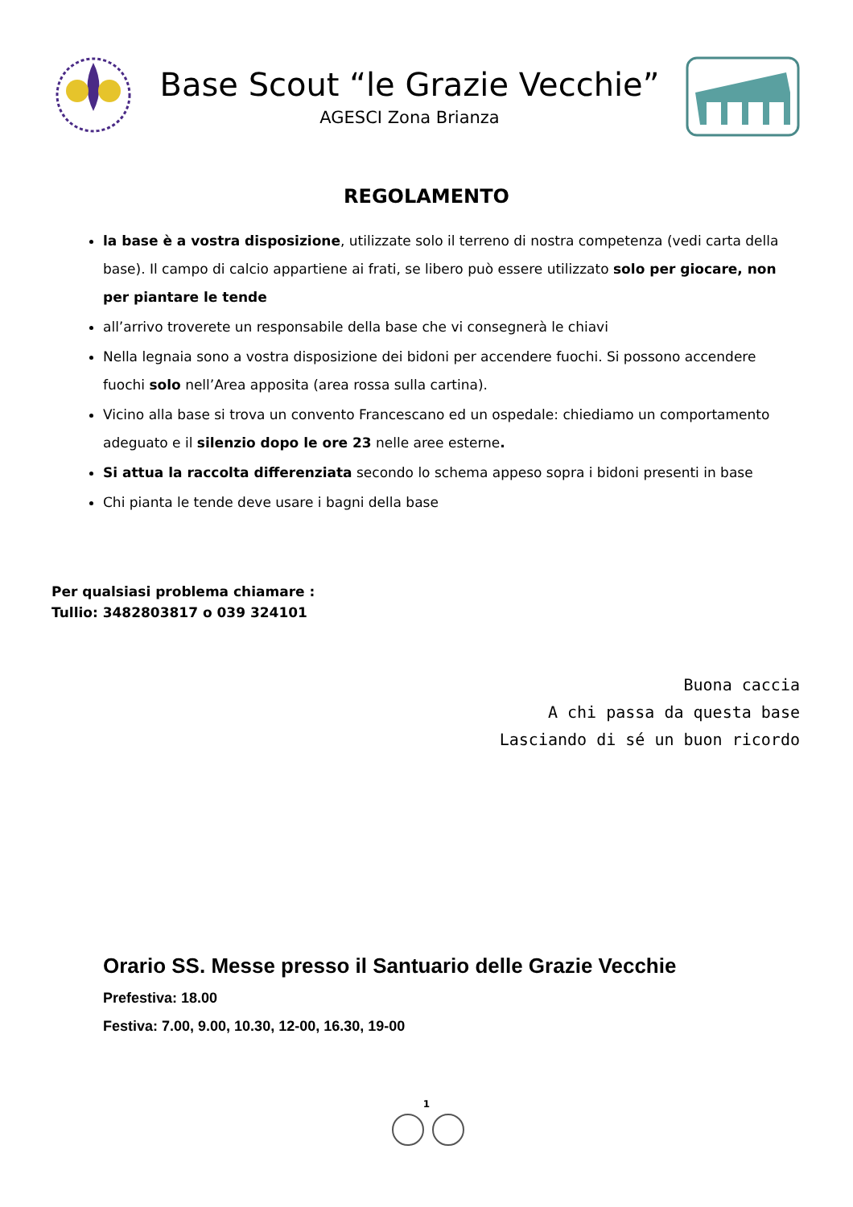Base Scout “le Grazie Vecchie”
AGESCI Zona Brianza
REGOLAMENTO
la base è a vostra disposizione, utilizzate solo il terreno di nostra competenza (vedi carta della base). Il campo di calcio appartiene ai frati, se libero può essere utilizzato solo per giocare, non per piantare le tende
all’arrivo troverete un responsabile della base che vi consegnerà le chiavi
Nella legnaia sono a vostra disposizione dei bidoni per accendere fuochi. Si possono accendere fuochi solo nell’Area apposita (area rossa sulla cartina).
Vicino alla base si trova un convento Francescano ed un ospedale: chiediamo un comportamento adeguato e il silenzio dopo le ore 23 nelle aree esterne.
Si attua la raccolta differenziata secondo lo schema appeso sopra i bidoni presenti in base
Chi pianta le tende deve usare i bagni della base
Per qualsiasi problema chiamare :
Tullio: 3482803817 o 039 324101
Buona caccia
A chi passa da questa base
Lasciando di sé un buon ricordo
Orario SS. Messe presso il Santuario delle Grazie Vecchie
Prefestiva: 18.00
Festiva: 7.00, 9.00, 10.30, 12-00, 16.30, 19-00
1